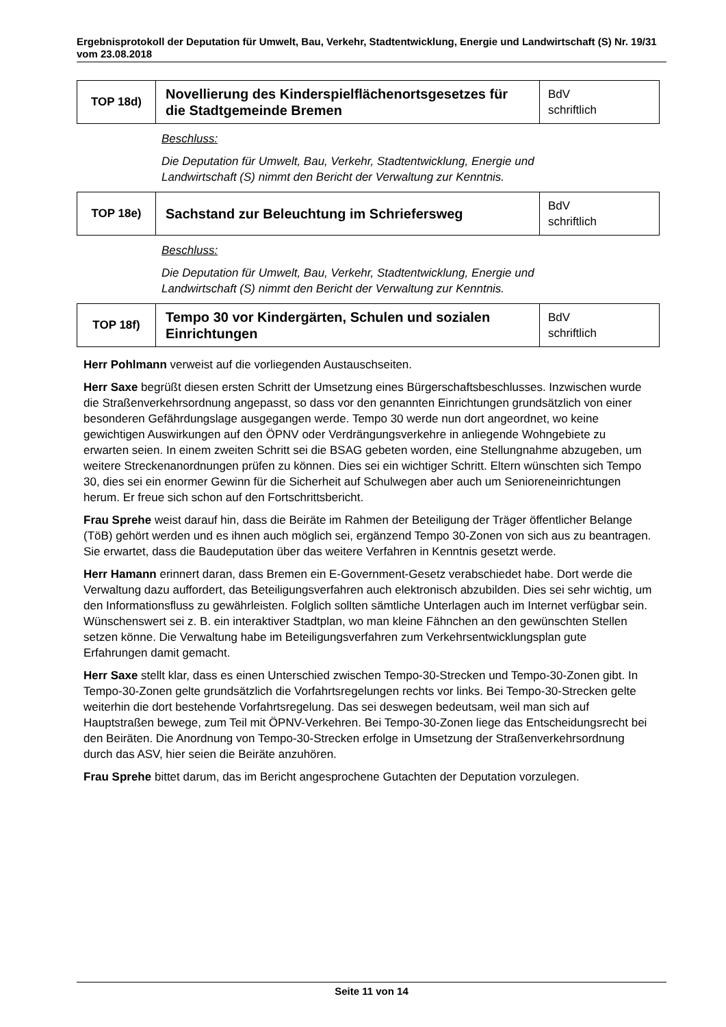Ergebnisprotokoll der Deputation für Umwelt, Bau, Verkehr, Stadtentwicklung, Energie und Landwirtschaft (S) Nr. 19/31 vom 23.08.2018
| TOP 18d) | Novellierung des Kinderspielflächenortsgesetzes für die Stadtgemeinde Bremen | BdV schriftlich |
Beschluss:
Die Deputation für Umwelt, Bau, Verkehr, Stadtentwicklung, Energie und Landwirtschaft (S) nimmt den Bericht der Verwaltung zur Kenntnis.
| TOP 18e) | Sachstand zur Beleuchtung im Schriefersweg | BdV schriftlich |
Beschluss:
Die Deputation für Umwelt, Bau, Verkehr, Stadtentwicklung, Energie und Landwirtschaft (S) nimmt den Bericht der Verwaltung zur Kenntnis.
| TOP 18f) | Tempo 30 vor Kindergärten, Schulen und sozialen Einrichtungen | BdV schriftlich |
Herr Pohlmann verweist auf die vorliegenden Austauschseiten.
Herr Saxe begrüßt diesen ersten Schritt der Umsetzung eines Bürgerschaftsbeschlusses. Inzwischen wurde die Straßenverkehrsordnung angepasst, so dass vor den genannten Einrichtungen grundsätzlich von einer besonderen Gefährdungslage ausgegangen werde. Tempo 30 werde nun dort angeordnet, wo keine gewichtigen Auswirkungen auf den ÖPNV oder Verdrängungsverkehre in anliegende Wohngebiete zu erwarten seien. In einem zweiten Schritt sei die BSAG gebeten worden, eine Stellungnahme abzugeben, um weitere Streckenanordnungen prüfen zu können. Dies sei ein wichtiger Schritt. Eltern wünschten sich Tempo 30, dies sei ein enormer Gewinn für die Sicherheit auf Schulwegen aber auch um Senioreneinrichtungen herum. Er freue sich schon auf den Fortschrittsbericht.
Frau Sprehe weist darauf hin, dass die Beiräte im Rahmen der Beteiligung der Träger öffentlicher Belange (TöB) gehört werden und es ihnen auch möglich sei, ergänzend Tempo 30-Zonen von sich aus zu beantragen. Sie erwartet, dass die Baudeputation über das weitere Verfahren in Kenntnis gesetzt werde.
Herr Hamann erinnert daran, dass Bremen ein E-Government-Gesetz verabschiedet habe. Dort werde die Verwaltung dazu auffordert, das Beteiligungsverfahren auch elektronisch abzubilden. Dies sei sehr wichtig, um den Informationsfluss zu gewährleisten. Folglich sollten sämtliche Unterlagen auch im Internet verfügbar sein. Wünschenswert sei z. B. ein interaktiver Stadtplan, wo man kleine Fähnchen an den gewünschten Stellen setzen könne. Die Verwaltung habe im Beteiligungsverfahren zum Verkehrsentwicklungsplan gute Erfahrungen damit gemacht.
Herr Saxe stellt klar, dass es einen Unterschied zwischen Tempo-30-Strecken und Tempo-30-Zonen gibt. In Tempo-30-Zonen gelte grundsätzlich die Vorfahrtsregelungen rechts vor links. Bei Tempo-30-Strecken gelte weiterhin die dort bestehende Vorfahrtsregelung. Das sei deswegen bedeutsam, weil man sich auf Hauptstraßen bewege, zum Teil mit ÖPNV-Verkehren. Bei Tempo-30-Zonen liege das Entscheidungsrecht bei den Beiräten. Die Anordnung von Tempo-30-Strecken erfolge in Umsetzung der Straßenverkehrsordnung durch das ASV, hier seien die Beiräte anzuhören.
Frau Sprehe bittet darum, das im Bericht angesprochene Gutachten der Deputation vorzulegen.
Seite 11 von 14